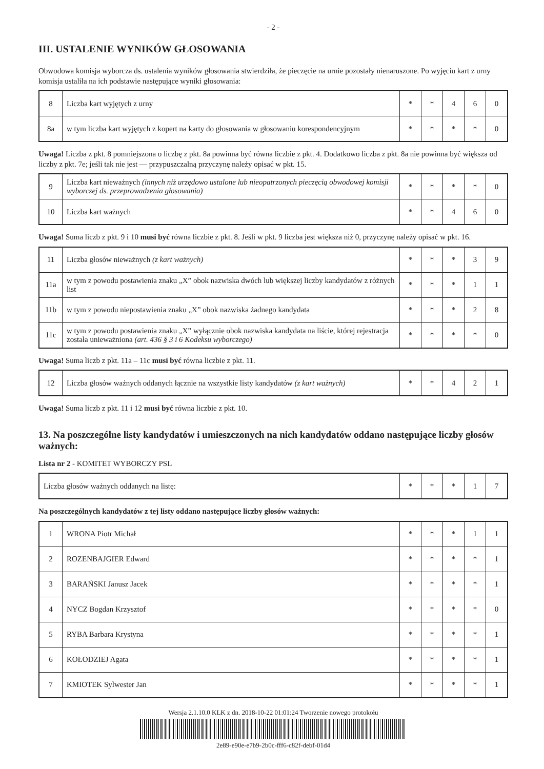- 2 -
III. USTALENIE WYNIKÓW GŁOSOWANIA
Obwodowa komisja wyborcza ds. ustalenia wyników głosowania stwierdziła, że pieczęcie na urnie pozostały nienaruszone. Po wyjęciu kart z urny komisja ustaliła na ich podstawie następujące wyniki głosowania:
| 8 | Liczba kart wyjętych z urny | * | * | 4 | 6 | 0 |
| 8a | w tym liczba kart wyjętych z kopert na karty do głosowania w głosowaniu korespondencyjnym | * | * | * | * | 0 |
Uwaga! Liczba z pkt. 8 pomniejszona o liczbę z pkt. 8a powinna być równa liczbie z pkt. 4. Dodatkowo liczba z pkt. 8a nie powinna być większa od liczby z pkt. 7e; jeśli tak nie jest — przypuszczalną przyczynę należy opisać w pkt. 15.
| 9 | Liczba kart nieważnych (innych niż urzędowo ustalone lub nieopatrzonych pieczęcią obwodowej komisji wyborczej ds. przeprowadzenia głosowania) | * | * | * | * | 0 |
| 10 | Liczba kart ważnych | * | * | 4 | 6 | 0 |
Uwaga! Suma liczb z pkt. 9 i 10 musi być równa liczbie z pkt. 8. Jeśli w pkt. 9 liczba jest większa niż 0, przyczynę należy opisać w pkt. 16.
| 11 | Liczba głosów nieważnych (z kart ważnych) | * | * | * | 3 | 9 |
| 11a | w tym z powodu postawienia znaku „X” obok nazwiska dwóch lub większej liczby kandydatów z różnych list | * | * | * | 1 | 1 |
| 11b | w tym z powodu niepostawienia znaku „X” obok nazwiska żadnego kandydata | * | * | * | 2 | 8 |
| 11c | w tym z powodu postawienia znaku „X” wyłącznie obok nazwiska kandydata na liście, której rejestracja została unieważniona (art. 436 § 3 i 6 Kodeksu wyborczego) | * | * | * | * | 0 |
Uwaga! Suma liczb z pkt. 11a – 11c musi być równa liczbie z pkt. 11.
| 12 | Liczba głosów ważnych oddanych łącznie na wszystkie listy kandydatów (z kart ważnych) | * | * | 4 | 2 | 1 |
Uwaga! Suma liczb z pkt. 11 i 12 musi być równa liczbie z pkt. 10.
13. Na poszczególne listy kandydatów i umieszczonych na nich kandydatów oddano następujące liczby głosów ważnych:
Lista nr 2 - KOMITET WYBORCZY PSL
| Liczba głosów ważnych oddanych na listę: | * | * | * | 1 | 7 |
Na poszczególnych kandydatów z tej listy oddano następujące liczby głosów ważnych:
| 1 | WRONA Piotr Michał | * | * | * | 1 | 1 |
| 2 | ROZENBAJGIER Edward | * | * | * | * | 1 |
| 3 | BARAŃSKI Janusz Jacek | * | * | * | * | 1 |
| 4 | NYCZ Bogdan Krzysztof | * | * | * | * | 0 |
| 5 | RYBA Barbara Krystyna | * | * | * | * | 1 |
| 6 | KOŁODZIEJ Agata | * | * | * | * | 1 |
| 7 | KMIOTEK Sylwester Jan | * | * | * | * | 1 |
Wersja 2.1.10.0 KLK z dn. 2018-10-22 01:01:24 Tworzenie nowego protokołu
2e89-e90e-e7b9-2b0c-fff6-c82f-debf-01d4